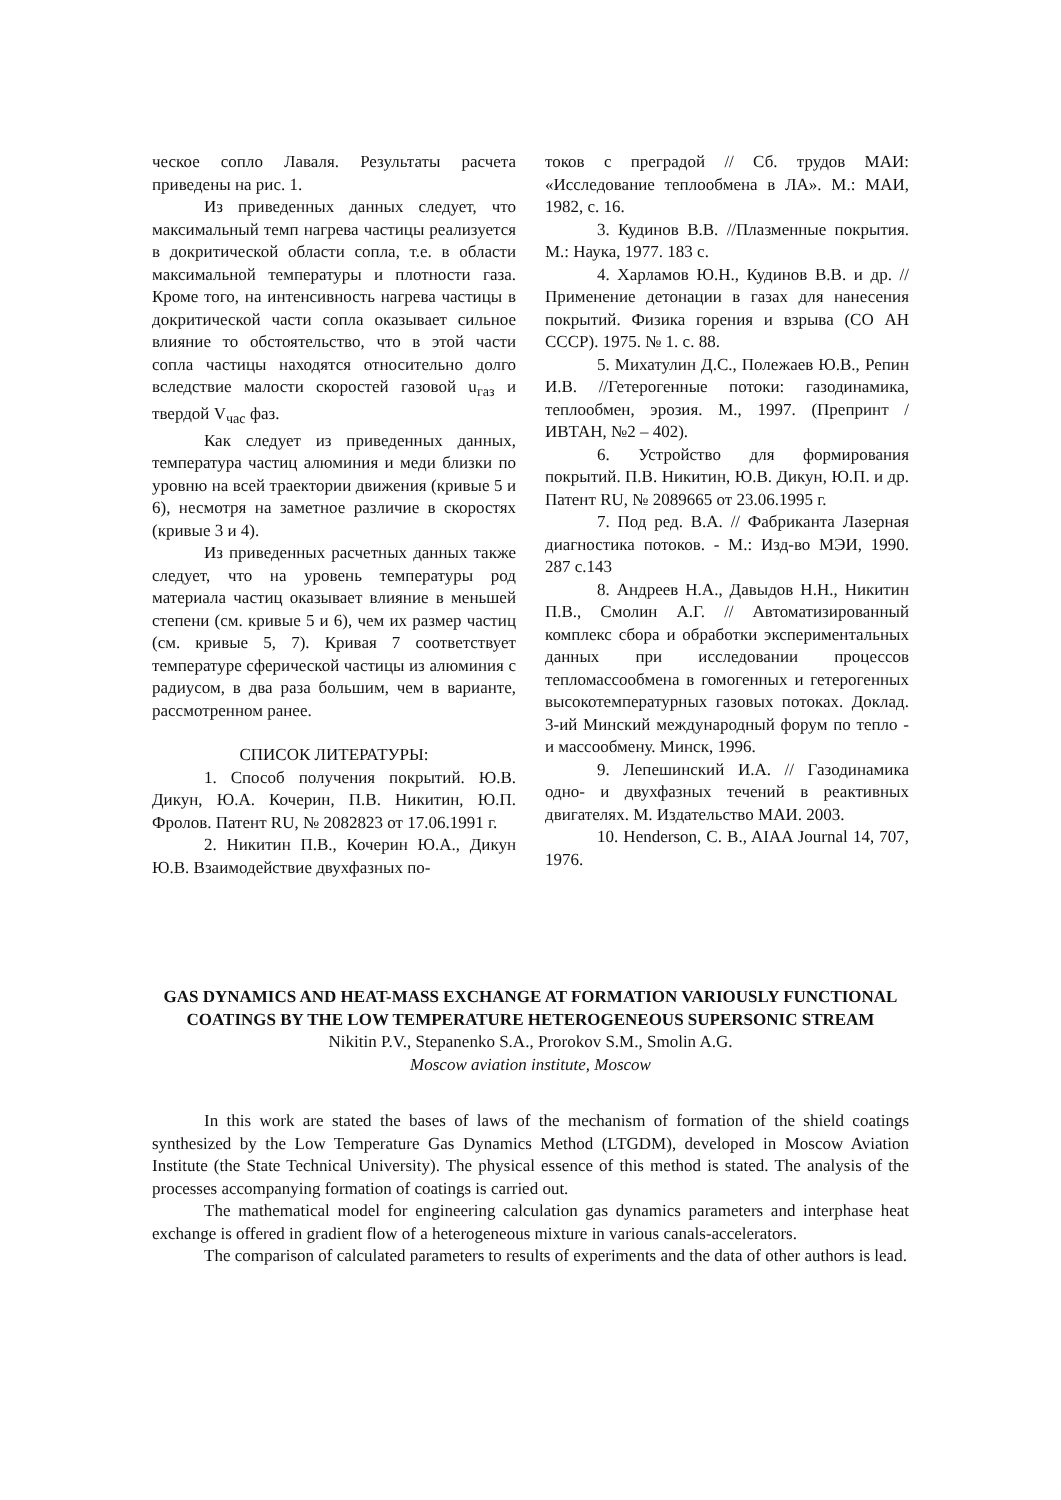ческое сопло Лаваля. Результаты расчета приведены на рис. 1.
Из приведенных данных следует, что максимальный темп нагрева частицы реализуется в докритической области сопла, т.е. в области максимальной температуры и плотности газа. Кроме того, на интенсивность нагрева частицы в докритической части сопла оказывает сильное влияние то обстоятельство, что в этой части сопла частицы находятся относительно долго вследствие малости скоростей газовой u<sub>газ</sub> и твердой V<sub>час</sub> фаз.
Как следует из приведенных данных, температура частиц алюминия и меди близки по уровню на всей траектории движения (кривые 5 и 6), несмотря на заметное различие в скоростях (кривые 3 и 4).
Из приведенных расчетных данных также следует, что на уровень температуры род материала частиц оказывает влияние в меньшей степени (см. кривые 5 и 6), чем их размер частиц (см. кривые 5, 7). Кривая 7 соответствует температуре сферической частицы из алюминия с радиусом, в два раза большим, чем в варианте, рассмотренном ранее.
СПИСОК ЛИТЕРАТУРЫ:
1. Способ получения покрытий. Ю.В. Дикун, Ю.А. Кочерин, П.В. Никитин, Ю.П. Фролов. Патент RU, № 2082823 от 17.06.1991 г.
2. Никитин П.В., Кочерин Ю.А., Дикун Ю.В. Взаимодействие двухфазных по-
токов с преградой // Сб. трудов МАИ: «Исследование теплообмена в ЛА». М.: МАИ, 1982, с. 16.
3. Кудинов В.В. //Плазменные покрытия. М.: Наука, 1977. 183 с.
4. Харламов Ю.Н., Кудинов В.В. и др. //Применение детонации в газах для нанесения покрытий. Физика горения и взрыва (СО АН СССР). 1975. № 1. с. 88.
5. Михатулин Д.С., Полежаев Ю.В., Репин И.В. //Гетерогенные потоки: газодинамика, теплообмен, эрозия. М., 1997. (Препринт /ИВТАН, №2 – 402).
6. Устройство для формирования покрытий. П.В. Никитин, Ю.В. Дикун, Ю.П. и др. Патент RU, № 2089665 от 23.06.1995 г.
7. Под ред. В.А. // Фабриканта Лазерная диагностика потоков. - М.: Изд-во МЭИ, 1990. 287 с.143
8. Андреев Н.А., Давыдов Н.Н., Никитин П.В., Смолин А.Г. // Автоматизированный комплекс сбора и обработки экспериментальных данных при исследовании процессов тепломассообмена в гомогенных и гетерогенных высокотемпературных газовых потоках. Доклад. 3-ий Минский международный форум по тепло - и массообмену. Минск, 1996.
9. Лепешинский И.А. // Газодинамика одно- и двухфазных течений в реактивных двигателях. М. Издательство МАИ. 2003.
10. Henderson, C. B., AIAA Journal 14, 707, 1976.
GAS DYNAMICS AND HEAT-MASS EXCHANGE AT FORMATION VARIOUSLY FUNCTIONAL COATINGS BY THE LOW TEMPERATURE HETEROGENEOUS SUPERSONIC STREAM
Nikitin P.V., Stepanenko S.A., Prorokov S.M., Smolin A.G.
Moscow aviation institute, Moscow
In this work are stated the bases of laws of the mechanism of formation of the shield coatings synthesized by the Low Temperature Gas Dynamics Method (LTGDM), developed in Moscow Aviation Institute (the State Technical University). The physical essence of this method is stated. The analysis of the processes accompanying formation of coatings is carried out.
The mathematical model for engineering calculation gas dynamics parameters and interphase heat exchange is offered in gradient flow of a heterogeneous mixture in various canals-accelerators.
The comparison of calculated parameters to results of experiments and the data of other authors is lead.